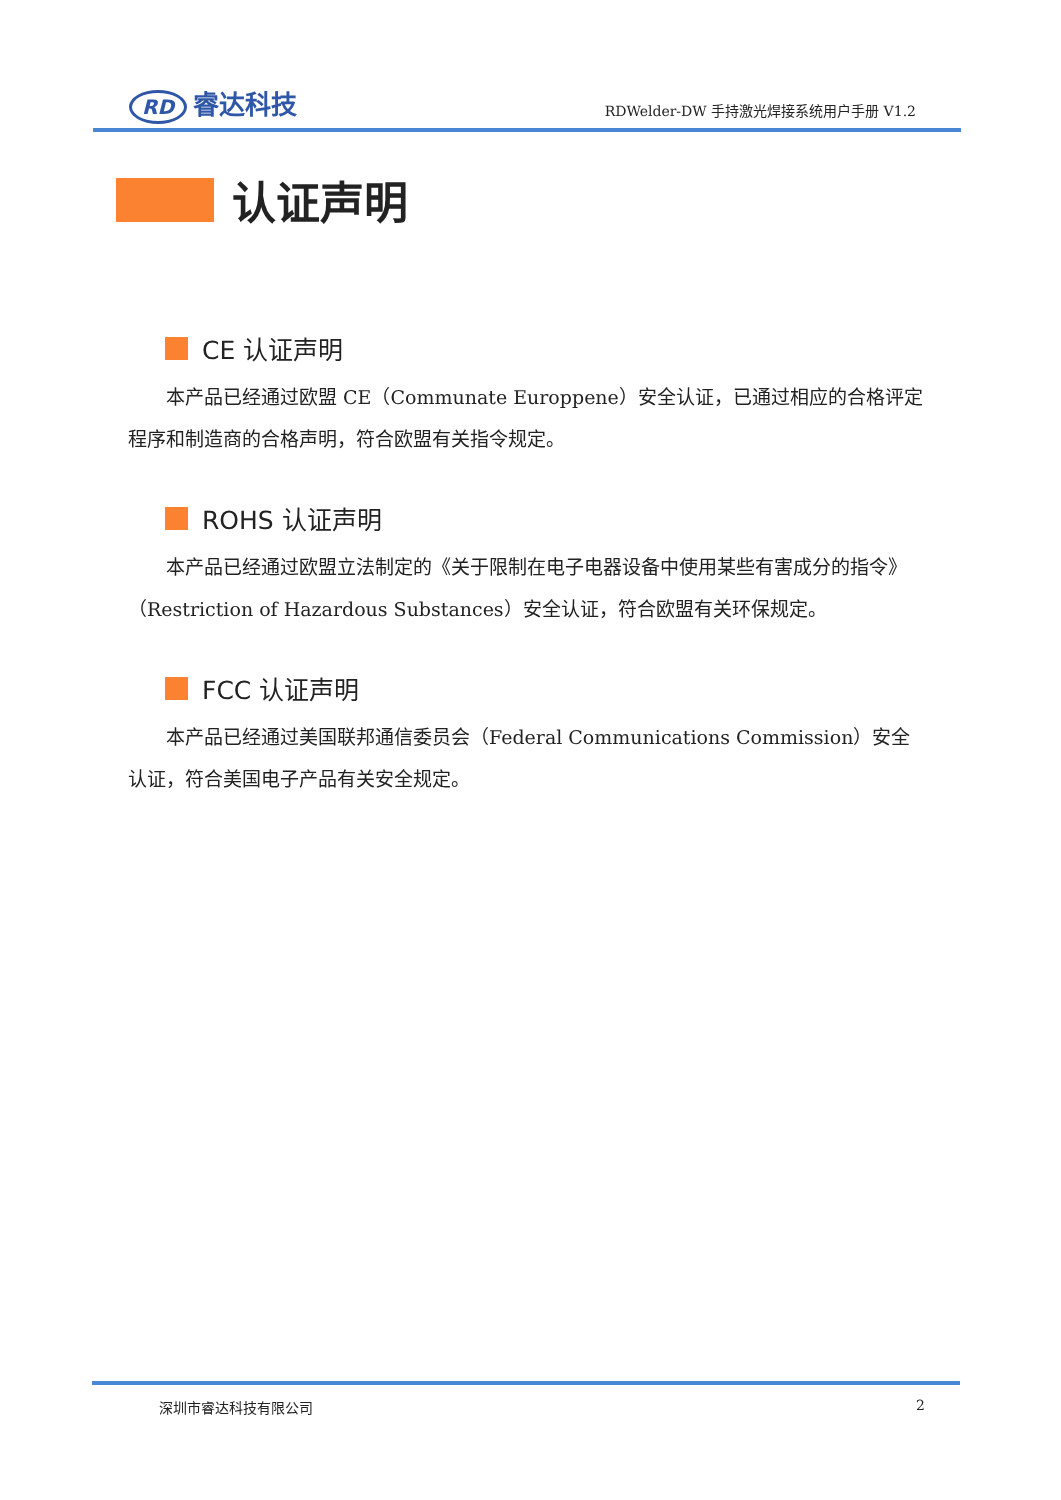RD 睿达科技
RDWelder-DW 手持激光焊接系统用户手册 V1.2
认证声明
CE 认证声明
本产品已经通过欧盟 CE（Communate Europpene）安全认证，已通过相应的合格评定程序和制造商的合格声明，符合欧盟有关指令规定。
ROHS 认证声明
本产品已经通过欧盟立法制定的《关于限制在电子电器设备中使用某些有害成分的指令》（Restriction of Hazardous Substances）安全认证，符合欧盟有关环保规定。
FCC 认证声明
本产品已经通过美国联邦通信委员会（Federal Communications Commission）安全认证，符合美国电子产品有关安全规定。
深圳市睿达科技有限公司 2